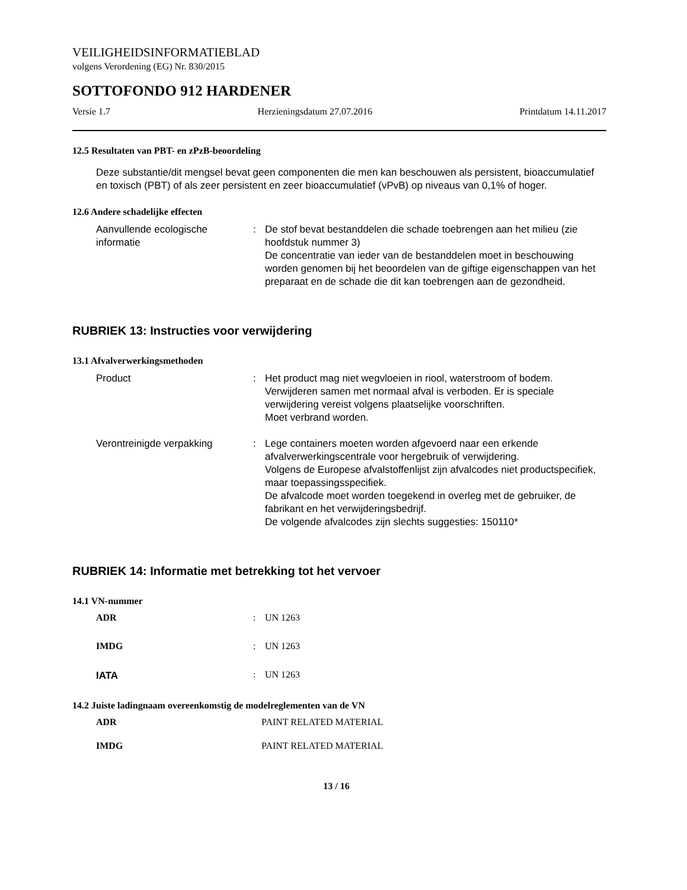VEILIGHEIDSINFORMATIEBLAD
volgens Verordening (EG) Nr. 830/2015
SOTTOFONDO 912 HARDENER
Versie 1.7 Herzieningsdatum 27.07.2016 Printdatum 14.11.2017
12.5 Resultaten van PBT- en zPzB-beoordeling
Deze substantie/dit mengsel bevat geen componenten die men kan beschouwen als persistent, bioaccumulatief en toxisch (PBT) of als zeer persistent en zeer bioaccumulatief (vPvB) op niveaus van 0,1% of hoger.
12.6 Andere schadelijke effecten
Aanvullende ecologische informatie
: De stof bevat bestanddelen die schade toebrengen aan het milieu (zie hoofdstuk nummer 3)
De concentratie van ieder van de bestanddelen moet in beschouwing worden genomen bij het beoordelen van de giftige eigenschappen van het preparaat en de schade die dit kan toebrengen aan de gezondheid.
RUBRIEK 13: Instructies voor verwijdering
13.1 Afvalverwerkingsmethoden
Product : Het product mag niet wegvloeien in riool, waterstroom of bodem.
Verwijderen samen met normaal afval is verboden. Er is speciale verwijdering vereist volgens plaatselijke voorschriften.
Moet verbrand worden.
Verontreinigde verpakking : Lege containers moeten worden afgevoerd naar een erkende afvalverwerkingscentrale voor hergebruik of verwijdering.
Volgens de Europese afvalstoffenlijst zijn afvalcodes niet productspecifiek, maar toepassingsspecifiek.
De afvalcode moet worden toegekend in overleg met de gebruiker, de fabrikant en het verwijderingsbedrijf.
De volgende afvalcodes zijn slechts suggesties: 150110*
RUBRIEK 14: Informatie met betrekking tot het vervoer
14.1 VN-nummer
ADR : UN 1263
IMDG : UN 1263
IATA
: UN 1263
14.2 Juiste ladingnaam overeenkomstig de modelreglementen van de VN
ADR PAINT RELATED MATERIAL
IMDG PAINT RELATED MATERIAL
13 / 16